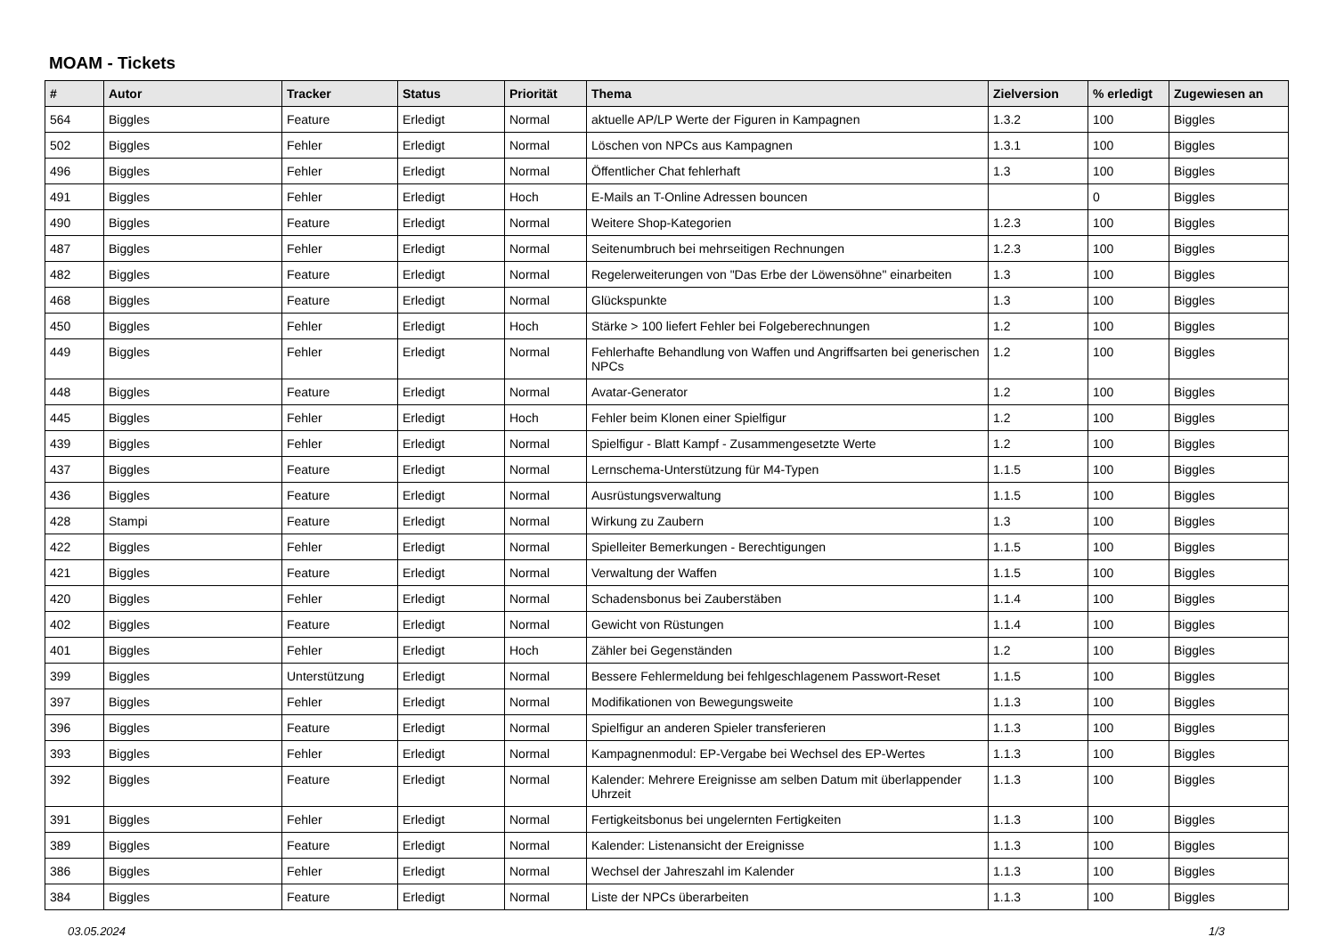MOAM - Tickets
| # | Autor | Tracker | Status | Priorität | Thema | Zielversion | % erledigt | Zugewiesen an |
| --- | --- | --- | --- | --- | --- | --- | --- | --- |
| 564 | Biggles | Feature | Erledigt | Normal | aktuelle AP/LP Werte der Figuren in Kampagnen | 1.3.2 | 100 | Biggles |
| 502 | Biggles | Fehler | Erledigt | Normal | Löschen von NPCs aus Kampagnen | 1.3.1 | 100 | Biggles |
| 496 | Biggles | Fehler | Erledigt | Normal | Öffentlicher Chat fehlerhaft | 1.3 | 100 | Biggles |
| 491 | Biggles | Fehler | Erledigt | Hoch | E-Mails an T-Online Adressen bouncen | | 0 | Biggles |
| 490 | Biggles | Feature | Erledigt | Normal | Weitere Shop-Kategorien | 1.2.3 | 100 | Biggles |
| 487 | Biggles | Fehler | Erledigt | Normal | Seitenumbruch bei mehrseitigen Rechnungen | 1.2.3 | 100 | Biggles |
| 482 | Biggles | Feature | Erledigt | Normal | Regelerweiterungen von "Das Erbe der Löwensöhne" einarbeiten | 1.3 | 100 | Biggles |
| 468 | Biggles | Feature | Erledigt | Normal | Glückspunkte | 1.3 | 100 | Biggles |
| 450 | Biggles | Fehler | Erledigt | Hoch | Stärke > 100 liefert Fehler bei Folgeberechnungen | 1.2 | 100 | Biggles |
| 449 | Biggles | Fehler | Erledigt | Normal | Fehlerhafte Behandlung von Waffen und Angriffsarten bei generischen NPCs | 1.2 | 100 | Biggles |
| 448 | Biggles | Feature | Erledigt | Normal | Avatar-Generator | 1.2 | 100 | Biggles |
| 445 | Biggles | Fehler | Erledigt | Hoch | Fehler beim Klonen einer Spielfigur | 1.2 | 100 | Biggles |
| 439 | Biggles | Fehler | Erledigt | Normal | Spielfigur - Blatt Kampf - Zusammengesetzte Werte | 1.2 | 100 | Biggles |
| 437 | Biggles | Feature | Erledigt | Normal | Lernschema-Unterstützung für M4-Typen | 1.1.5 | 100 | Biggles |
| 436 | Biggles | Feature | Erledigt | Normal | Ausrüstungsverwaltung | 1.1.5 | 100 | Biggles |
| 428 | Stampi | Feature | Erledigt | Normal | Wirkung zu Zaubern | 1.3 | 100 | Biggles |
| 422 | Biggles | Fehler | Erledigt | Normal | Spielleiter Bemerkungen - Berechtigungen | 1.1.5 | 100 | Biggles |
| 421 | Biggles | Feature | Erledigt | Normal | Verwaltung der Waffen | 1.1.5 | 100 | Biggles |
| 420 | Biggles | Fehler | Erledigt | Normal | Schadensbonus bei Zauberstäben | 1.1.4 | 100 | Biggles |
| 402 | Biggles | Feature | Erledigt | Normal | Gewicht von Rüstungen | 1.1.4 | 100 | Biggles |
| 401 | Biggles | Fehler | Erledigt | Hoch | Zähler bei Gegenständen | 1.2 | 100 | Biggles |
| 399 | Biggles | Unterstützung | Erledigt | Normal | Bessere Fehlermeldung bei fehlgeschlagenem Passwort-Reset | 1.1.5 | 100 | Biggles |
| 397 | Biggles | Fehler | Erledigt | Normal | Modifikationen von Bewegungsweite | 1.1.3 | 100 | Biggles |
| 396 | Biggles | Feature | Erledigt | Normal | Spielfigur an anderen Spieler transferieren | 1.1.3 | 100 | Biggles |
| 393 | Biggles | Fehler | Erledigt | Normal | Kampagnenmodul: EP-Vergabe bei Wechsel des EP-Wertes | 1.1.3 | 100 | Biggles |
| 392 | Biggles | Feature | Erledigt | Normal | Kalender: Mehrere Ereignisse am selben Datum mit überlappender Uhrzeit | 1.1.3 | 100 | Biggles |
| 391 | Biggles | Fehler | Erledigt | Normal | Fertigkeitsbonus bei ungelernten Fertigkeiten | 1.1.3 | 100 | Biggles |
| 389 | Biggles | Feature | Erledigt | Normal | Kalender: Listenansicht der Ereignisse | 1.1.3 | 100 | Biggles |
| 386 | Biggles | Fehler | Erledigt | Normal | Wechsel der Jahreszahl im Kalender | 1.1.3 | 100 | Biggles |
| 384 | Biggles | Feature | Erledigt | Normal | Liste der NPCs überarbeiten | 1.1.3 | 100 | Biggles |
03.05.2024 1/3